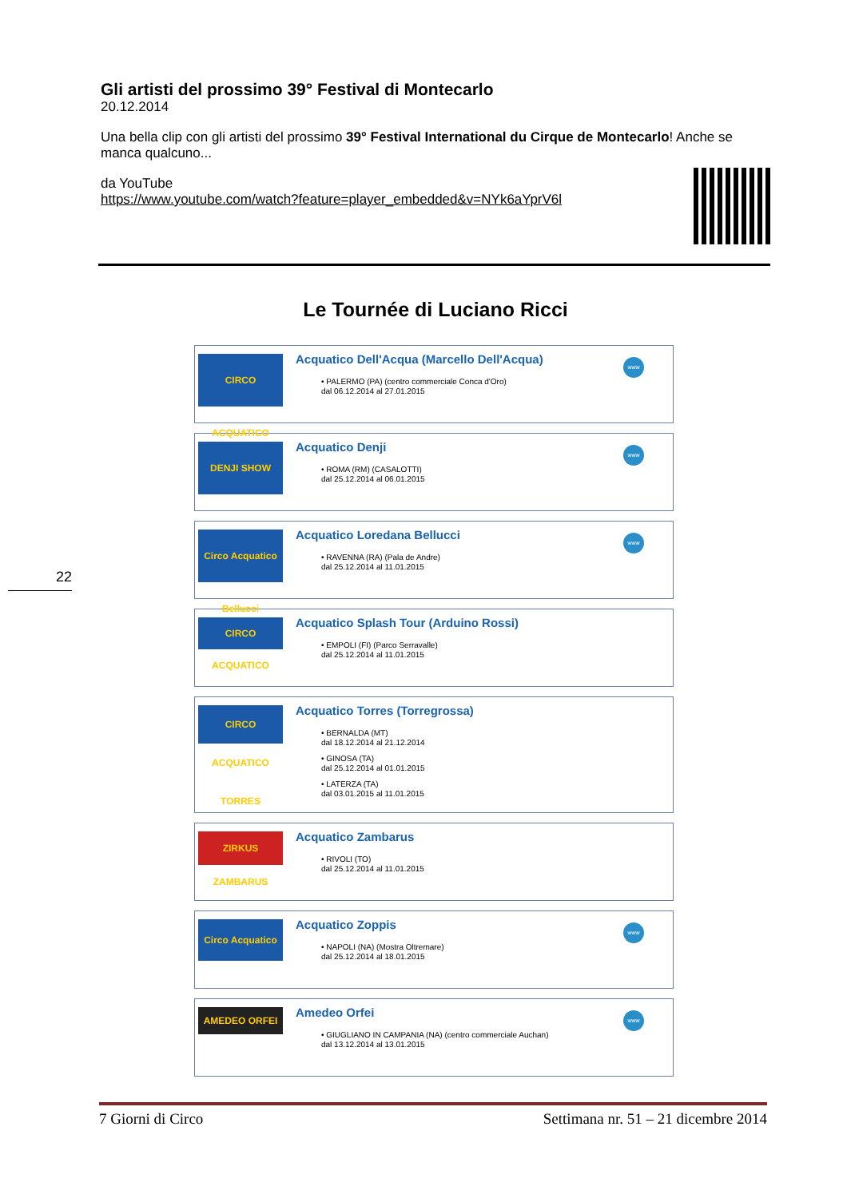22
Gli artisti del prossimo 39° Festival di Montecarlo
20.12.2014
Una bella clip con gli artisti del prossimo 39° Festival International du Cirque de Montecarlo! Anche se manca qualcuno...
da YouTube
https://www.youtube.com/watch?feature=player_embedded&v=NYk6aYprV6l
Le Tournée di Luciano Ricci
CIRCO ACQUATICO
Acquatico Dell'Acqua (Marcello Dell'Acqua)
• PALERMO (PA) (centro commerciale Conca d'Oro)
dal 06.12.2014 al 27.01.2015
www
DENJI SHOW
Acquatico Denji
• ROMA (RM) (CASALOTTI)
dal 25.12.2014 al 06.01.2015
www
Circo Acquatico Bellucci
Acquatico Loredana Bellucci
• RAVENNA (RA) (Pala de Andre)
dal 25.12.2014 al 11.01.2015
www
CIRCO ACQUATICO
Acquatico Splash Tour (Arduino Rossi)
• EMPOLI (FI) (Parco Serravalle)
dal 25.12.2014 al 11.01.2015
CIRCO ACQUATICO TORRES
Acquatico Torres (Torregrossa)
• BERNALDA (MT)
dal 18.12.2014 al 21.12.2014
• GINOSA (TA)
dal 25.12.2014 al 01.01.2015
• LATERZA (TA)
dal 03.01.2015 al 11.01.2015
ZIRKUS ZAMBARUS
Acquatico Zambarus
• RIVOLI (TO)
dal 25.12.2014 al 11.01.2015
Circo Acquatico
Acquatico Zoppis
• NAPOLI (NA) (Mostra Oltremare)
dal 25.12.2014 al 18.01.2015
www
AMEDEO ORFEI
Amedeo Orfei
• GIUGLIANO IN CAMPANIA (NA) (centro commerciale Auchan)
dal 13.12.2014 al 13.01.2015
www
7 Giorni di Circo Settimana nr. 51 – 21 dicembre 2014